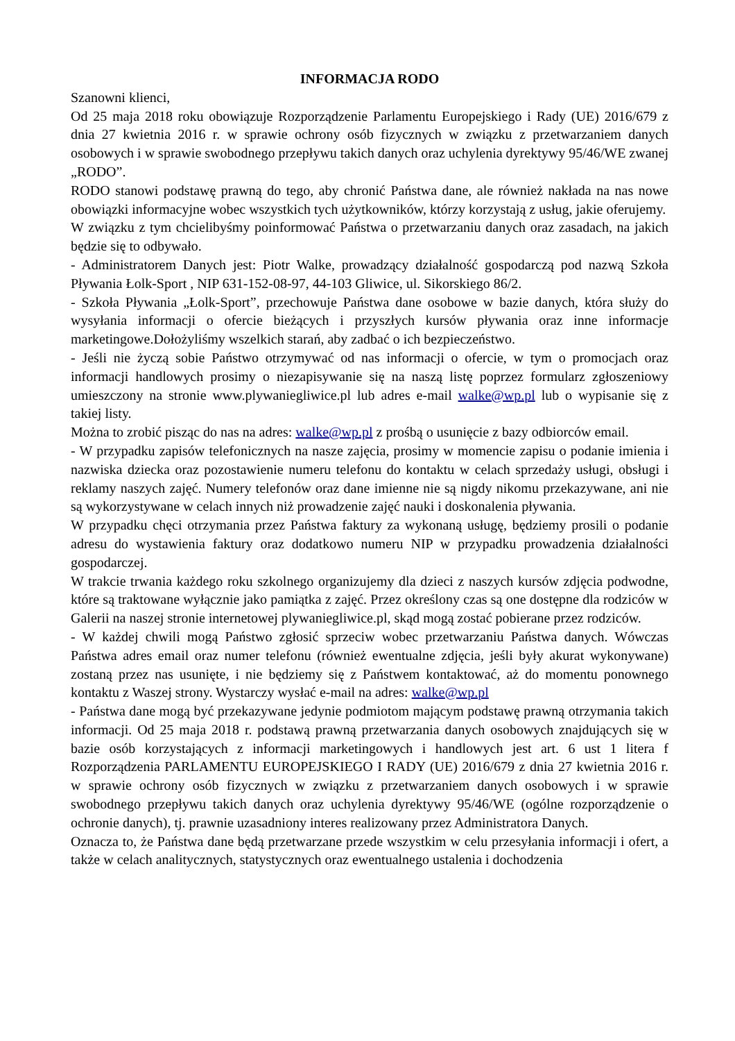INFORMACJA RODO
Szanowni klienci,
Od 25 maja 2018 roku obowiązuje Rozporządzenie Parlamentu Europejskiego i Rady (UE) 2016/679 z dnia 27 kwietnia 2016 r. w sprawie ochrony osób fizycznych w związku z przetwarzaniem danych osobowych i w sprawie swobodnego przepływu takich danych oraz uchylenia dyrektywy 95/46/WE zwanej „RODO”.
RODO stanowi podstawę prawną do tego, aby chronić Państwa dane, ale również nakłada na nas nowe obowiązki informacyjne wobec wszystkich tych użytkowników, którzy korzystają z usług, jakie oferujemy.
W związku z tym chcielibyśmy poinformować Państwa o przetwarzaniu danych oraz zasadach, na jakich będzie się to odbywało.
- Administratorem Danych jest: Piotr Walke, prowadzący działalność gospodarczą pod nazwą Szkoła Pływania Łolk-Sport , NIP 631-152-08-97, 44-103 Gliwice, ul. Sikorskiego 86/2.
- Szkoła Pływania „Łolk-Sport”, przechowuje Państwa dane osobowe w bazie danych, która służy do wysyłania informacji o ofercie bieżących i przyszłych kursów pływania oraz inne informacje marketingowe.Dołożyliśmy wszelkich starań, aby zadbać o ich bezpieczeństwo.
- Jeśli nie życzą sobie Państwo otrzymywać od nas informacji o ofercie, w tym o promocjach oraz informacji handlowych prosimy o niezapisywanie się na naszą listę poprzez formularz zgłoszeniowy umieszczony na stronie www.plywaniegliwice.pl lub adres e-mail walke@wp.pl lub o wypisanie się z takiej listy.
Można to zrobić pisząc do nas na adres: walke@wp.pl z prośbą o usunięcie z bazy odbiorców email.
- W przypadku zapisów telefonicznych na nasze zajęcia, prosimy w momencie zapisu o podanie imienia i nazwiska dziecka oraz pozostawienie numeru telefonu do kontaktu w celach sprzedaży usługi, obsługi i reklamy naszych zajęć. Numery telefonów oraz dane imienne nie są nigdy nikomu przekazywane, ani nie są wykorzystywane w celach innych niż prowadzenie zajęć nauki i doskonalenia pływania.
W przypadku chęci otrzymania przez Państwa faktury za wykonaną usługę, będziemy prosili o podanie adresu do wystawienia faktury oraz dodatkowo numeru NIP w przypadku prowadzenia działalności gospodarczej.
W trakcie trwania każdego roku szkolnego organizujemy dla dzieci z naszych kursów zdjęcia podwodne, które są traktowane wyłącznie jako pamiątka z zajęć. Przez określony czas są one dostępne dla rodziców w Galerii na naszej stronie internetowej plywaniegliwice.pl, skąd mogą zostać pobierane przez rodziców.
- W każdej chwili mogą Państwo zgłosić sprzeciw wobec przetwarzaniu Państwa danych. Wówczas Państwa adres email oraz numer telefonu (również ewentualne zdjęcia, jeśli były akurat wykonywane) zostaną przez nas usunięte, i nie będziemy się z Państwem kontaktować, aż do momentu ponownego kontaktu z Waszej strony. Wystarczy wysłać e-mail na adres: walke@wp.pl
- Państwa dane mogą być przekazywane jedynie podmiotom mającym podstawę prawną otrzymania takich informacji. Od 25 maja 2018 r. podstawą prawną przetwarzania danych osobowych znajdujących się w bazie osób korzystających z informacji marketingowych i handlowych jest art. 6 ust 1 litera f Rozporządzenia PARLAMENTU EUROPEJSKIEGO I RADY (UE) 2016/679 z dnia 27 kwietnia 2016 r. w sprawie ochrony osób fizycznych w związku z przetwarzaniem danych osobowych i w sprawie swobodnego przepływu takich danych oraz uchylenia dyrektywy 95/46/WE (ogólne rozporządzenie o ochronie danych), tj. prawnie uzasadniony interes realizowany przez Administratora Danych.
Oznacza to, że Państwa dane będą przetwarzane przede wszystkim w celu przesyłania informacji i ofert, a także w celach analitycznych, statystycznych oraz ewentualnego ustalenia i dochodzenia